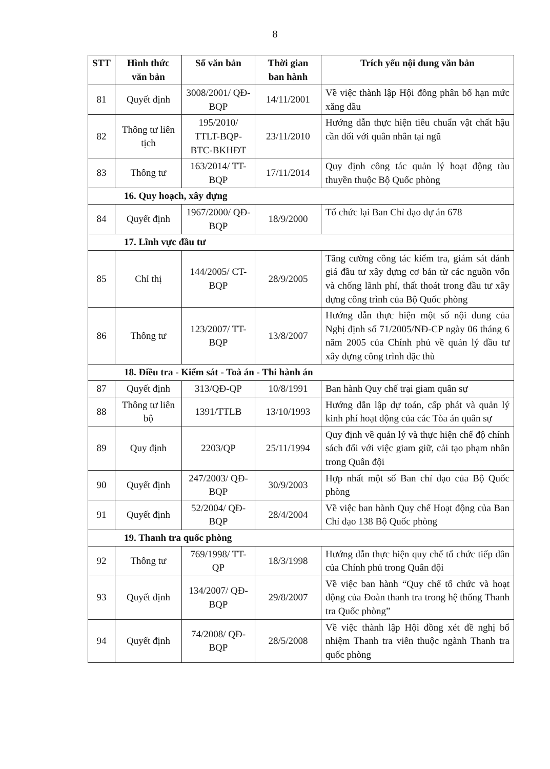8
| STT | Hình thức văn bản | Số văn bản | Thời gian ban hành | Trích yếu nội dung văn bản |
| --- | --- | --- | --- | --- |
| 81 | Quyết định | 3008/2001/ QĐ-BQP | 14/11/2001 | Về việc thành lập Hội đồng phân bổ hạn mức xăng dầu |
| 82 | Thông tư liên tịch | 195/2010/ TTLT-BQP-BTC-BKHĐT | 23/11/2010 | Hướng dẫn thực hiện tiêu chuẩn vật chất hậu cần đối với quân nhân tại ngũ |
| 83 | Thông tư | 163/2014/ TT-BQP | 17/11/2014 | Quy định công tác quản lý hoạt động tàu thuyền thuộc Bộ Quốc phòng |
| 16. Quy hoạch, xây dựng | | | | |
| 84 | Quyết định | 1967/2000/ QĐ-BQP | 18/9/2000 | Tổ chức lại Ban Chỉ đạo dự án 678 |
| 17. Lĩnh vực đầu tư | | | | |
| 85 | Chỉ thị | 144/2005/ CT-BQP | 28/9/2005 | Tăng cường công tác kiểm tra, giám sát đánh giá đầu tư xây dựng cơ bản từ các nguồn vốn và chống lãnh phí, thất thoát trong đầu tư xây dựng công trình của Bộ Quốc phòng |
| 86 | Thông tư | 123/2007/ TT-BQP | 13/8/2007 | Hướng dẫn thực hiện một số nội dung của Nghị định số 71/2005/NĐ-CP ngày 06 tháng 6 năm 2005 của Chính phủ về quản lý đầu tư xây dựng công trình đặc thù |
| 18. Điều tra - Kiểm sát - Toà án - Thi hành án | | | | |
| 87 | Quyết định | 313/QĐ-QP | 10/8/1991 | Ban hành Quy chế trại giam quân sự |
| 88 | Thông tư liên bộ | 1391/TTLB | 13/10/1993 | Hướng dẫn lập dự toán, cấp phát và quản lý kinh phí hoạt động của các Tòa án quân sự |
| 89 | Quy định | 2203/QP | 25/11/1994 | Quy định về quản lý và thực hiện chế độ chính sách đối với việc giam giữ, cải tạo phạm nhân trong Quân đội |
| 90 | Quyết định | 247/2003/ QĐ-BQP | 30/9/2003 | Hợp nhất một số Ban chỉ đạo của Bộ Quốc phòng |
| 91 | Quyết định | 52/2004/ QĐ-BQP | 28/4/2004 | Về việc ban hành Quy chế Hoạt động của Ban Chỉ đạo 138 Bộ Quốc phòng |
| 19. Thanh tra quốc phòng | | | | |
| 92 | Thông tư | 769/1998/ TT-QP | 18/3/1998 | Hướng dẫn thực hiện quy chế tổ chức tiếp dân của Chính phủ trong Quân đội |
| 93 | Quyết định | 134/2007/ QĐ-BQP | 29/8/2007 | Về việc ban hành “Quy chế tổ chức và hoạt động của Đoàn thanh tra trong hệ thống Thanh tra Quốc phòng” |
| 94 | Quyết định | 74/2008/ QĐ-BQP | 28/5/2008 | Về việc thành lập Hội đồng xét đề nghị bổ nhiệm Thanh tra viên thuộc ngành Thanh tra quốc phòng |